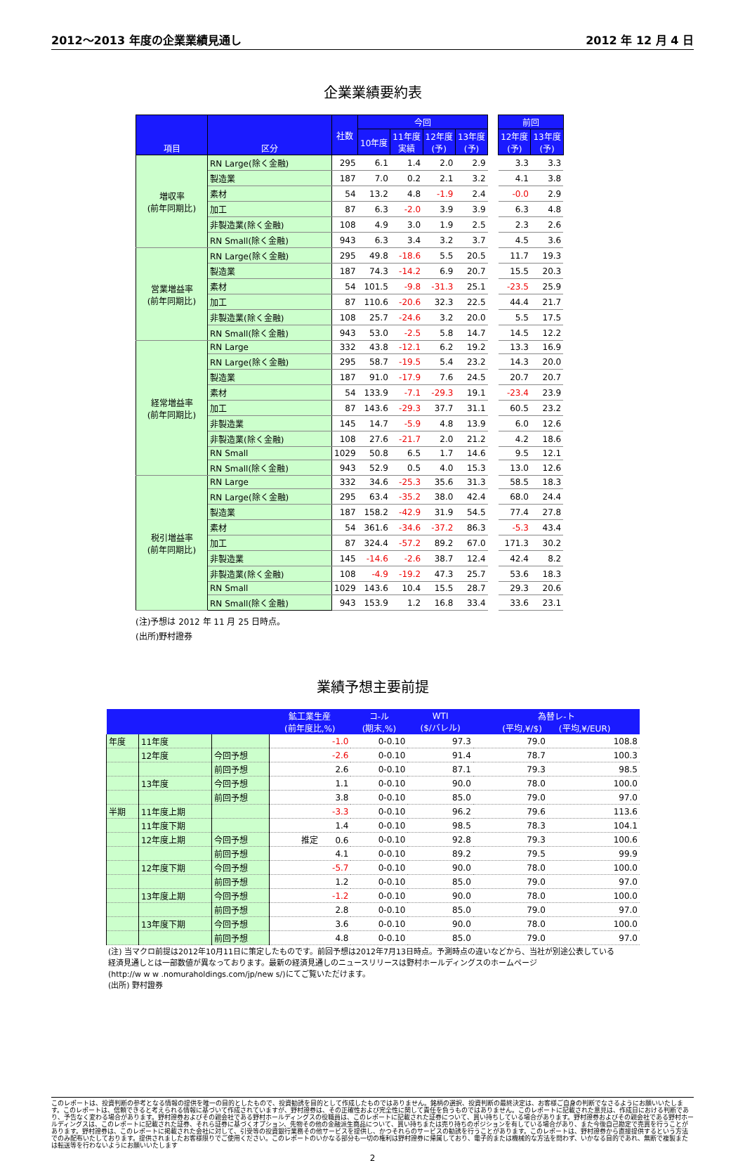2012～2013 年度の企業業績見通し 2012 年 12 月 4 日
企業業績要約表
| 項目 | 区分 | 社数 | 今回 | | | | | 前回 | |
| --- | --- | --- | --- | --- | --- | --- | --- | --- | --- |
| | | | 10年度 | 11年度 実績 | 12年度 (予) | 13年度 (予) | | 12年度 (予) | 13年度 (予) |
| 増収率 (前年同期比) | RN Large(除く金融) | 295 | 6.1 | 1.4 | 2.0 | 2.9 | | 3.3 | 3.3 |
| | 製造業 | 187 | 7.0 | 0.2 | 2.1 | 3.2 | | 4.1 | 3.8 |
| | 素材 | 54 | 13.2 | 4.8 | -1.9 | 2.4 | | -0.0 | 2.9 |
| | 加工 | 87 | 6.3 | -2.0 | 3.9 | 3.9 | | 6.3 | 4.8 |
| | 非製造業(除く金融) | 108 | 4.9 | 3.0 | 1.9 | 2.5 | | 2.3 | 2.6 |
| | RN Small(除く金融) | 943 | 6.3 | 3.4 | 3.2 | 3.7 | | 4.5 | 3.6 |
| 営業増益率 (前年同期比) | RN Large(除く金融) | 295 | 49.8 | -18.6 | 5.5 | 20.5 | | 11.7 | 19.3 |
| | 製造業 | 187 | 74.3 | -14.2 | 6.9 | 20.7 | | 15.5 | 20.3 |
| | 素材 | 54 | 101.5 | -9.8 | -31.3 | 25.1 | | -23.5 | 25.9 |
| | 加工 | 87 | 110.6 | -20.6 | 32.3 | 22.5 | | 44.4 | 21.7 |
| | 非製造業(除く金融) | 108 | 25.7 | -24.6 | 3.2 | 20.0 | | 5.5 | 17.5 |
| | RN Small(除く金融) | 943 | 53.0 | -2.5 | 5.8 | 14.7 | | 14.5 | 12.2 |
| 経常増益率 (前年同期比) | RN Large | 332 | 43.8 | -12.1 | 6.2 | 19.2 | | 13.3 | 16.9 |
| | RN Large(除く金融) | 295 | 58.7 | -19.5 | 5.4 | 23.2 | | 14.3 | 20.0 |
| | 製造業 | 187 | 91.0 | -17.9 | 7.6 | 24.5 | | 20.7 | 20.7 |
| | 素材 | 54 | 133.9 | -7.1 | -29.3 | 19.1 | | -23.4 | 23.9 |
| | 加工 | 87 | 143.6 | -29.3 | 37.7 | 31.1 | | 60.5 | 23.2 |
| | 非製造業 | 145 | 14.7 | -5.9 | 4.8 | 13.9 | | 6.0 | 12.6 |
| | 非製造業(除く金融) | 108 | 27.6 | -21.7 | 2.0 | 21.2 | | 4.2 | 18.6 |
| | RN Small | 1029 | 50.8 | 6.5 | 1.7 | 14.6 | | 9.5 | 12.1 |
| | RN Small(除く金融) | 943 | 52.9 | 0.5 | 4.0 | 15.3 | | 13.0 | 12.6 |
| 税引増益率 (前年同期比) | RN Large | 332 | 34.6 | -25.3 | 35.6 | 31.3 | | 58.5 | 18.3 |
| | RN Large(除く金融) | 295 | 63.4 | -35.2 | 38.0 | 42.4 | | 68.0 | 24.4 |
| | 製造業 | 187 | 158.2 | -42.9 | 31.9 | 54.5 | | 77.4 | 27.8 |
| | 素材 | 54 | 361.6 | -34.6 | -37.2 | 86.3 | | -5.3 | 43.4 |
| | 加工 | 87 | 324.4 | -57.2 | 89.2 | 67.0 | | 171.3 | 30.2 |
| | 非製造業 | 145 | -14.6 | -2.6 | 38.7 | 12.4 | | 42.4 | 8.2 |
| | 非製造業(除く金融) | 108 | -4.9 | -19.2 | 47.3 | 25.7 | | 53.6 | 18.3 |
| | RN Small | 1029 | 143.6 | 10.4 | 15.5 | 28.7 | | 29.3 | 20.6 |
| | RN Small(除く金融) | 943 | 153.9 | 1.2 | 16.8 | 33.4 | | 33.6 | 23.1 |
(注)予想は 2012 年 11 月 25 日時点。
(出所)野村證券
業績予想主要前提
| | | | 鉱工業生産 (前年度比,%) | コ-ル (期末,%) | WTI ($/バレル) | 為替レ-ト (平均,¥/$) (平均,¥/EUR) | |
| --- | --- | --- | --- | --- | --- | --- | --- |
| 年度 | 11年度 | | -1.0 | 0-0.10 | 97.3 | 79.0 | 108.8 |
| | 12年度 | 今回予想 | -2.6 | 0-0.10 | 91.4 | 78.7 | 100.3 |
| | | 前回予想 | 2.6 | 0-0.10 | 87.1 | 79.3 | 98.5 |
| | 13年度 | 今回予想 | 1.1 | 0-0.10 | 90.0 | 78.0 | 100.0 |
| | | 前回予想 | 3.8 | 0-0.10 | 85.0 | 79.0 | 97.0 |
| 半期 | 11年度上期 | | -3.3 | 0-0.10 | 96.2 | 79.6 | 113.6 |
| | 11年度下期 | | 1.4 | 0-0.10 | 98.5 | 78.3 | 104.1 |
| | 12年度上期 | 今回予想 | 推定 0.6 | 0-0.10 | 92.8 | 79.3 | 100.6 |
| | | 前回予想 | 4.1 | 0-0.10 | 89.2 | 79.5 | 99.9 |
| | 12年度下期 | 今回予想 | -5.7 | 0-0.10 | 90.0 | 78.0 | 100.0 |
| | | 前回予想 | 1.2 | 0-0.10 | 85.0 | 79.0 | 97.0 |
| | 13年度上期 | 今回予想 | -1.2 | 0-0.10 | 90.0 | 78.0 | 100.0 |
| | | 前回予想 | 2.8 | 0-0.10 | 85.0 | 79.0 | 97.0 |
| | 13年度下期 | 今回予想 | 3.6 | 0-0.10 | 90.0 | 78.0 | 100.0 |
| | | 前回予想 | 4.8 | 0-0.10 | 85.0 | 79.0 | 97.0 |
(注) 当マクロ前提は2012年10月11日に策定したものです。前回予想は2012年7月13日時点。予測時点の違いなどから、当社が別途公表している
経済見通しとは一部数値が異なっております。最新の経済見通しのニュースリリースは野村ホールディングスのホームページ
(http://w w w .nomuraholdings.com/jp/new s/)にてご覧いただけます。
(出所) 野村證券
このレポートは、投資判断の参考となる情報の提供を唯一の目的としたもので、投資勧誘を目的として作成したものではありません。銘柄の選択、投資判断の最終決定は、お客様ご自身の判断でなさるようにお願いいたします。このレポートは、信頼できると考えられる情報に基づいて作成されていますが、野村證券は、その正確性および完全性に関して責任を負うものではありません。このレポートに記載された意見は、作成日における判断であり、予告なく変わる場合があります。野村證券およびその親会社である野村ホールディングスの役職員は、このレポートに記載された証券について、買い持ちしている場合があります。野村證券およびその親会社である野村ホールディングスは、このレポートに記載された証券、それら証券に基づくオプション、先物その他の金融派生商品について、買い持ちまたは売り持ちのポジションを有している場合があり、また今後自己勘定で売買を行うことがあります。野村證券は、このレポートに掲載された会社に対して、引受等の投資銀行業務その他サービスを提供し、かつそれらのサービスの勧誘を行うことがあります。このレポートは、野村證券から直接提供するという方法でのみ配布いたしております。提供されましたお客様限りでご使用ください。このレポートのいかなる部分も一切の権利は野村證券に帰属しており、電子的または機械的な方法を問わず、いかなる目的であれ、無断で複製または転送等を行わないようにお願いいたします
2